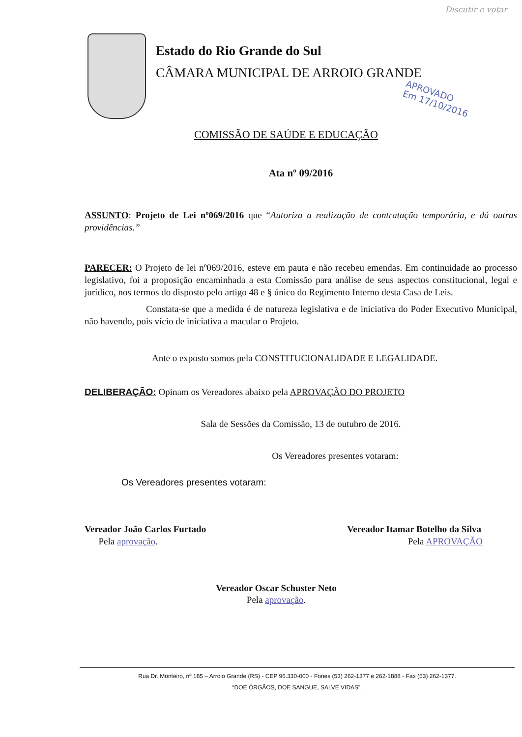Discutir e votar
Estado do Rio Grande do Sul
CÂMARA MUNICIPAL DE ARROIO GRANDE
APROVADO
Em 17/10/2016
COMISSÃO DE SAÚDE E EDUCAÇÃO
Ata nº 09/2016
ASSUNTO: Projeto de Lei nº069/2016 que “Autoriza a realização de contratação temporária, e dá outras providências.”
PARECER: O Projeto de lei nº069/2016, esteve em pauta e não recebeu emendas. Em continuidade ao processo legislativo, foi a proposição encaminhada a esta Comissão para análise de seus aspectos constitucional, legal e jurídico, nos termos do disposto pelo artigo 48 e § único do Regimento Interno desta Casa de Leis.
Constata-se que a medida é de natureza legislativa e de iniciativa do Poder Executivo Municipal, não havendo, pois vício de iniciativa a macular o Projeto.
Ante o exposto somos pela CONSTITUCIONALIDADE E LEGALIDADE.
DELIBERAÇÃO: Opinam os Vereadores abaixo pela APROVAÇÃO DO PROJETO
Sala de Sessões da Comissão, 13 de outubro de 2016.
Os Vereadores presentes votaram:
Os Vereadores presentes votaram:
Vereador João Carlos Furtado
Pela aprovação.
Vereador Itamar Botelho da Silva
Pela APROVAÇÃO
Vereador Oscar Schuster Neto
Pela aprovação.
Rua Dr. Monteiro, nº 185 – Arroio Grande (RS) - CEP 96.330-000 - Fones (53) 262-1377 e 262-1888 - Fax (53) 262-1377.
“DOE ÓRGÃOS, DOE SANGUE, SALVE VIDAS”.